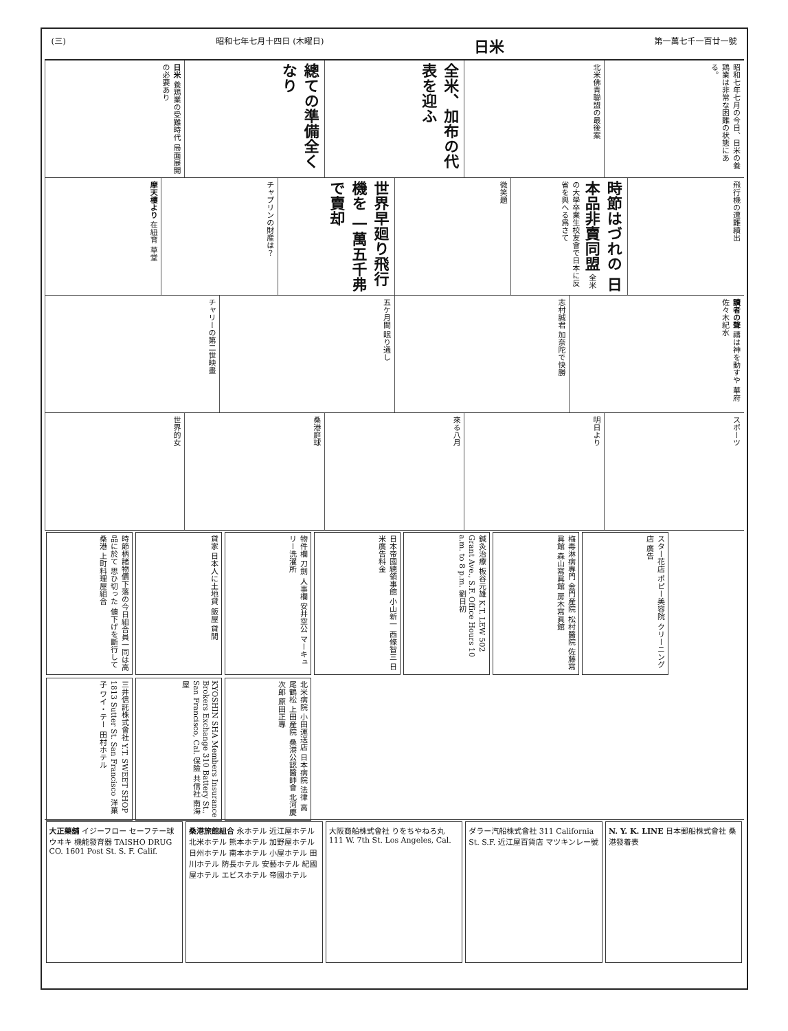(三) 昭和七年七月十四日 (木曜日) 日米 第一萬七千一百廿一號
日米 養鶏業の受難時代 局面展開の必要あり
總ての準備全くなり
全米、加布の代表を迎ふ
北米佛青聯盟の最後案
昭和七年七月の今日、日米の養鶏業は非常な困難の状態にある。
摩天樓より 在紐育 草堂
チャプリンの財産は？
世界早廻り飛行機を 一萬五千弗で賣却
微笑題
時節はづれの 日本品非賣同盟 全米の大學卒業生校友會で日本に反省を與へる爲さて
飛行機の遭難續出
チャリーの第二世映畫
五ケ月間 眠り通し
志村誠君 加奈陀で快勝
讀者の聲 禱は神を動すや 華府 佐々木紀水
世界的女
桑港庭球
來る八月
明日より
スポーツ
時節柄諸物價下落の今日組合員一同は高品に於て 思ひ切った 値下げを斷行して 桑港 上町料理屋組合
貸家 日本人に土地貸 飯屋 貸間
物件欄 刀劍 人事欄 安井空公 マーキュリー洗濯所
日本帝國總領事館 小山新一 西條智三 日米廣告料金
鍼灸治療 板谷元雄 K.T. LEW 502 Grant Ave., S.F. Office Hours 10 a.m. to 8 p.m. 劉日初
梅毒淋病專門 金門産院 松村醫院 佐藤寫眞館 森山寫眞館 房木寫眞館
スター花店 ポピー美容院 クリーニング店 廣告
三井信託株式會社 Y.T. SWEET SHOP 1813 Sutter St. San Francisco 洋菓子 ワイ・テー 田村ホテル
KYOSHIN SHA Members Insurance Brokers Exchange 310 Battery St., San Francisco, Cal. 保險 共信社 南海屋
北米病院 小田運送店 日本病院 法律 高尾鶴松 上田産院 桑港公認醫師會 北河慶次郎 原田正專
大正藥舖 イジーフロー セーフテー球 ウヰキ 機能發育器 TAISHO DRUG CO. 1601 Post St. S. F. Calif.
桑港旅館組合 永ホテル 近江屋ホテル 北米ホテル 熊本ホテル 加野屋ホテル 日州ホテル 南本ホテル 小屋ホテル 田川ホテル 防長ホテル 安藝ホテル 紀國屋ホテル エビスホテル 帝國ホテル
大阪商船株式會社 りをちやねろ丸 111 W. 7th St. Los Angeles, Cal.
ダラー汽船株式會社 311 California St. S.F. 近江屋百貨店 マツキンレー號
N. Y. K. LINE 日本郵船株式會社 桑港發着表